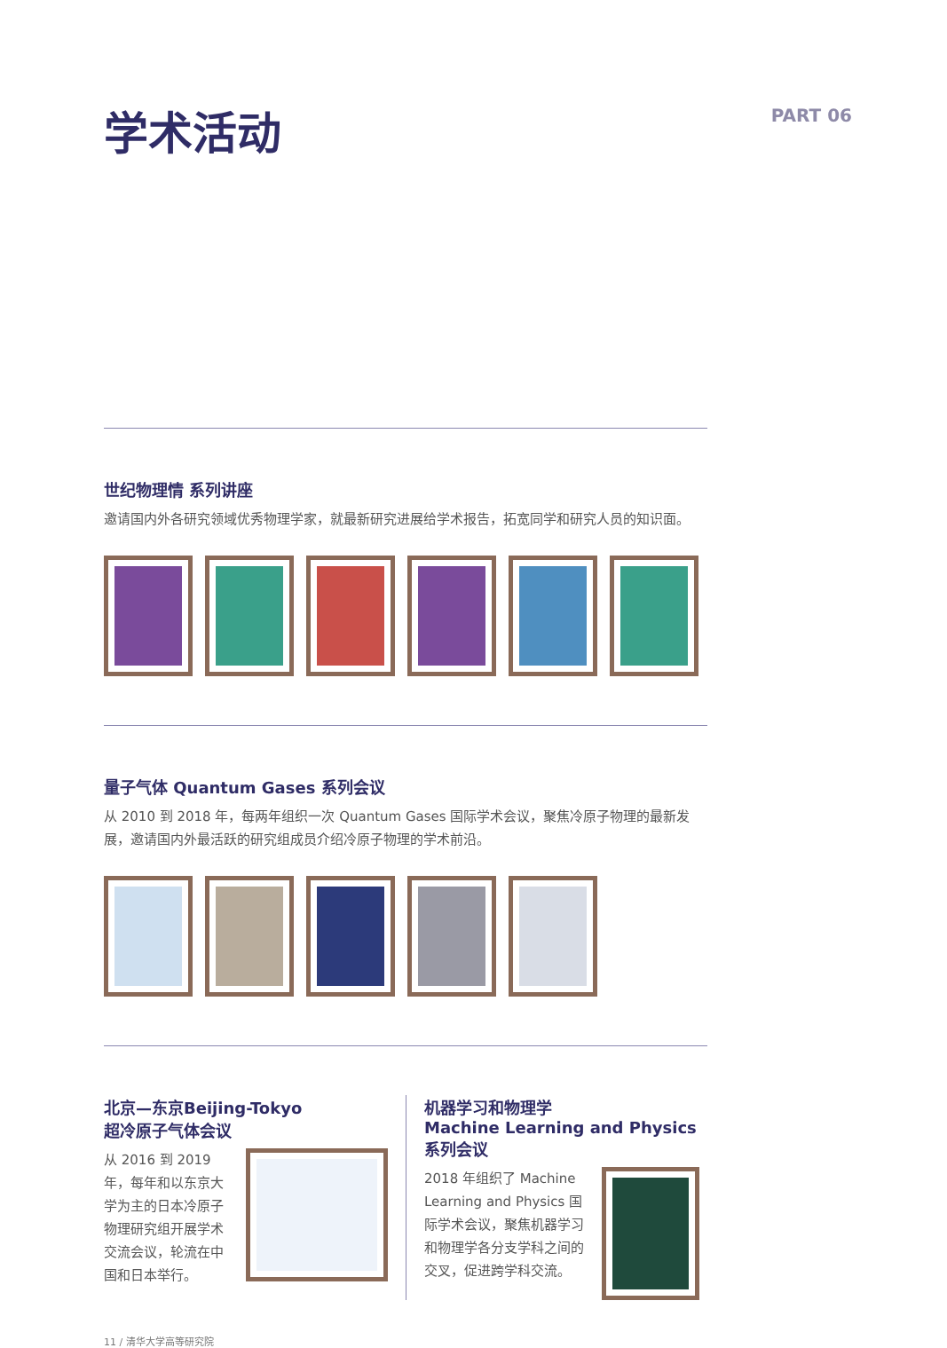学术活动
PART 06
世纪物理情 系列讲座
邀请国内外各研究领域优秀物理学家，就最新研究进展给学术报告，拓宽同学和研究人员的知识面。
量子气体 Quantum Gases 系列会议
从 2010 到 2018 年，每两年组织一次 Quantum Gases 国际学术会议，聚焦冷原子物理的最新发展，邀请国内外最活跃的研究组成员介绍冷原子物理的学术前沿。
北京—东京Beijing-Tokyo
超冷原子气体会议
从 2016 到 2019 年，每年和以东京大学为主的日本冷原子物理研究组开展学术交流会议，轮流在中国和日本举行。
机器学习和物理学
Machine Learning and Physics系列会议
2018 年组织了 Machine Learning and Physics 国际学术会议，聚焦机器学习和物理学各分支学科之间的交叉，促进跨学科交流。
11 / 清华大学高等研究院